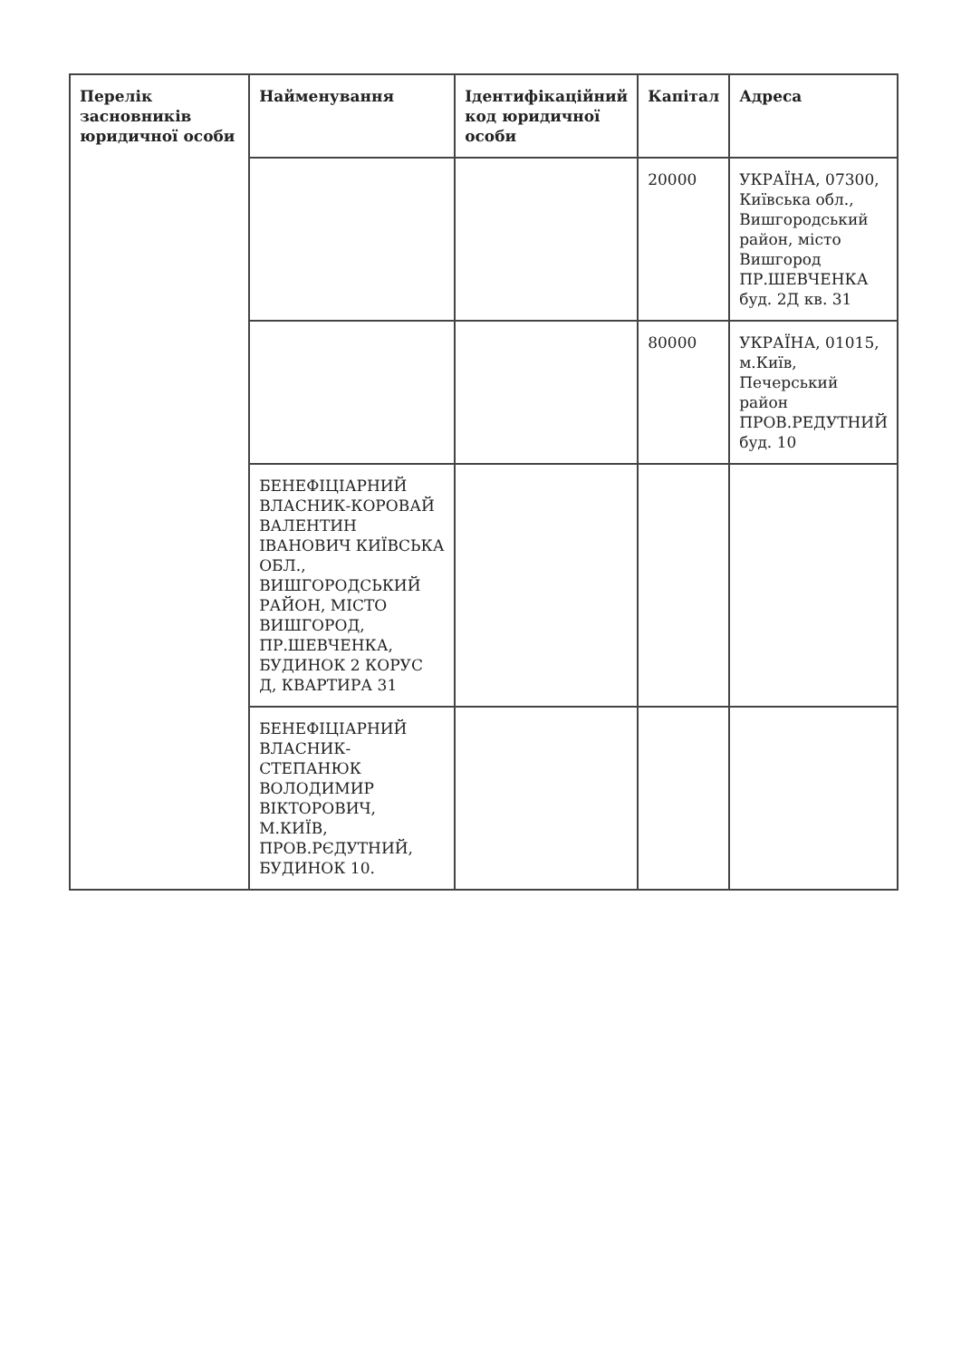| Перелік засновників юридичної особи | Найменування | Ідентифікаційний код юридичної особи | Капітал | Адреса |
| --- | --- | --- | --- | --- |
| | | | 20000 | УКРАЇНА, 07300, Київська обл., Вишгородський район, місто Вишгород ПР.ШЕВЧЕНКА буд. 2Д кв. 31 |
| | | | 80000 | УКРАЇНА, 01015, м.Київ, Печерський район ПРОВ.РЕДУТНИЙ буд. 10 |
| | БЕНЕФІЦІАРНИЙ ВЛАСНИК-КОРОВАЙ ВАЛЕНТИН ІВАНОВИЧ КИЇВСЬКА ОБЛ., ВИШГОРОДСЬКИЙ РАЙОН, МІСТО ВИШГОРОД, ПР.ШЕВЧЕНКА, БУДИНОК 2 КОРУС Д, КВАРТИРА 31 | | | |
| | БЕНЕФІЦІАРНИЙ ВЛАСНИК-СТЕПАНЮК ВОЛОДИМИР ВІКТОРОВИЧ, М.КИЇВ, ПРОВ.РЄДУТНИЙ, БУДИНОК 10. | | | |